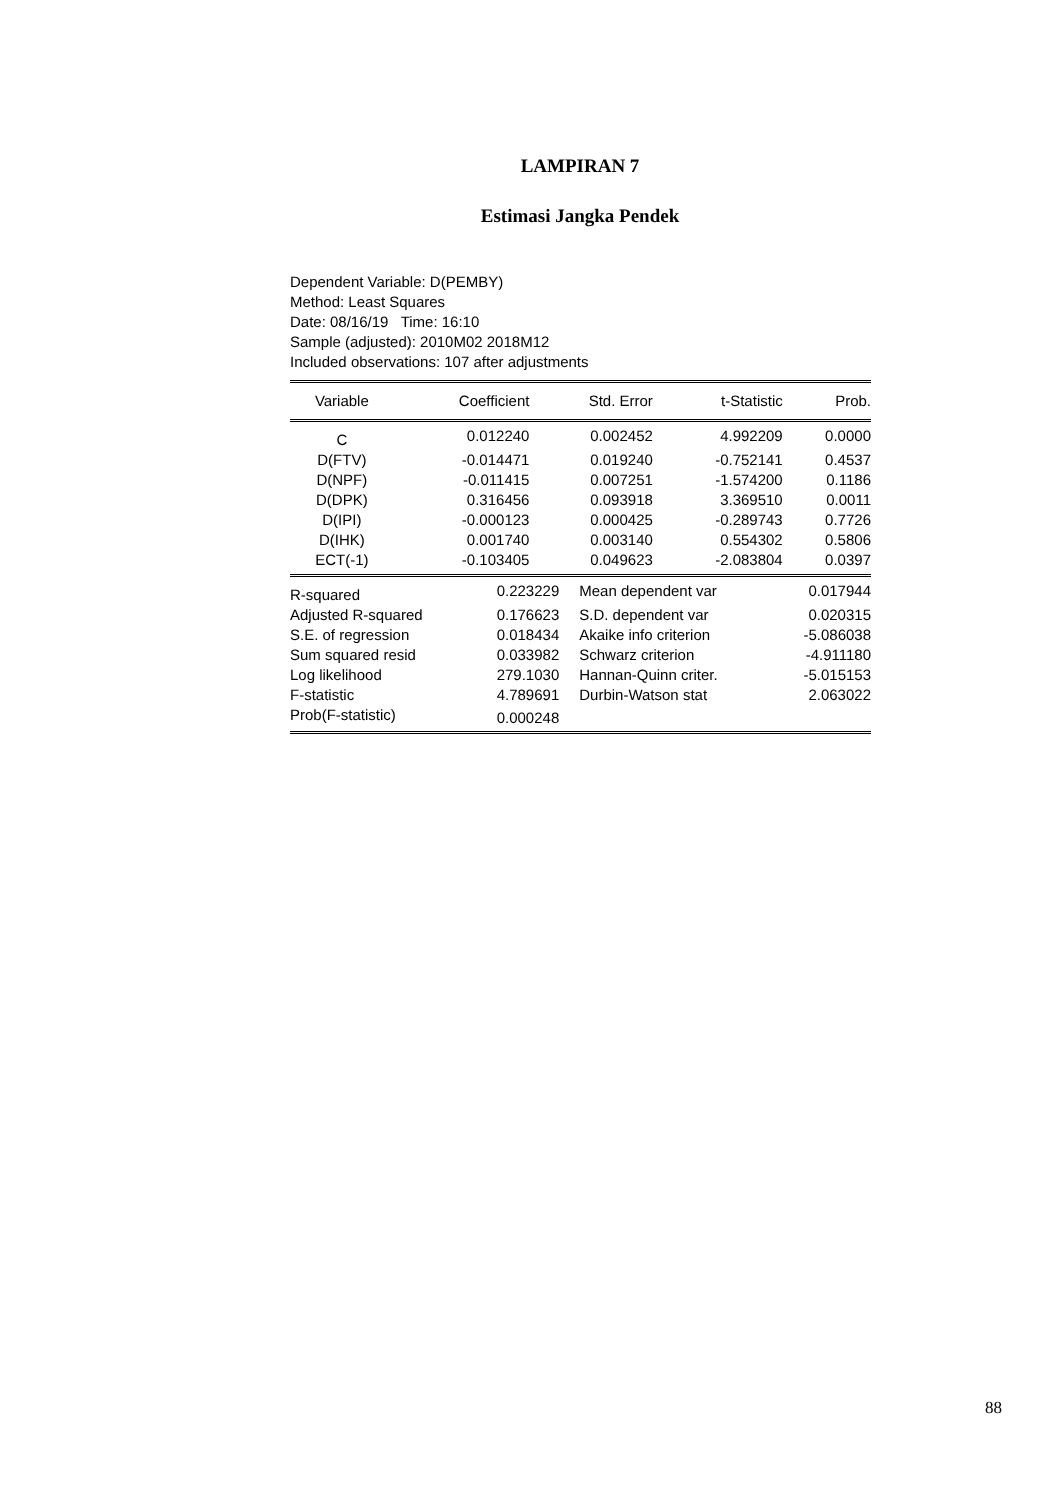LAMPIRAN 7
Estimasi Jangka Pendek
Dependent Variable: D(PEMBY)
Method: Least Squares
Date: 08/16/19 Time: 16:10
Sample (adjusted): 2010M02 2018M12
Included observations: 107 after adjustments
| Variable | Coefficient | Std. Error | t-Statistic | Prob. |
| --- | --- | --- | --- | --- |
| C | 0.012240 | 0.002452 | 4.992209 | 0.0000 |
| D(FTV) | -0.014471 | 0.019240 | -0.752141 | 0.4537 |
| D(NPF) | -0.011415 | 0.007251 | -1.574200 | 0.1186 |
| D(DPK) | 0.316456 | 0.093918 | 3.369510 | 0.0011 |
| D(IPI) | -0.000123 | 0.000425 | -0.289743 | 0.7726 |
| D(IHK) | 0.001740 | 0.003140 | 0.554302 | 0.5806 |
| ECT(-1) | -0.103405 | 0.049623 | -2.083804 | 0.0397 |
| R-squared | 0.223229 | Mean dependent var | 0.017944 |
| Adjusted R-squared | 0.176623 | S.D. dependent var | 0.020315 |
| S.E. of regression | 0.018434 | Akaike info criterion | -5.086038 |
| Sum squared resid | 0.033982 | Schwarz criterion | -4.911180 |
| Log likelihood | 279.1030 | Hannan-Quinn criter. | -5.015153 |
| F-statistic | 4.789691 | Durbin-Watson stat | 2.063022 |
| Prob(F-statistic) | 0.000248 | | |
88